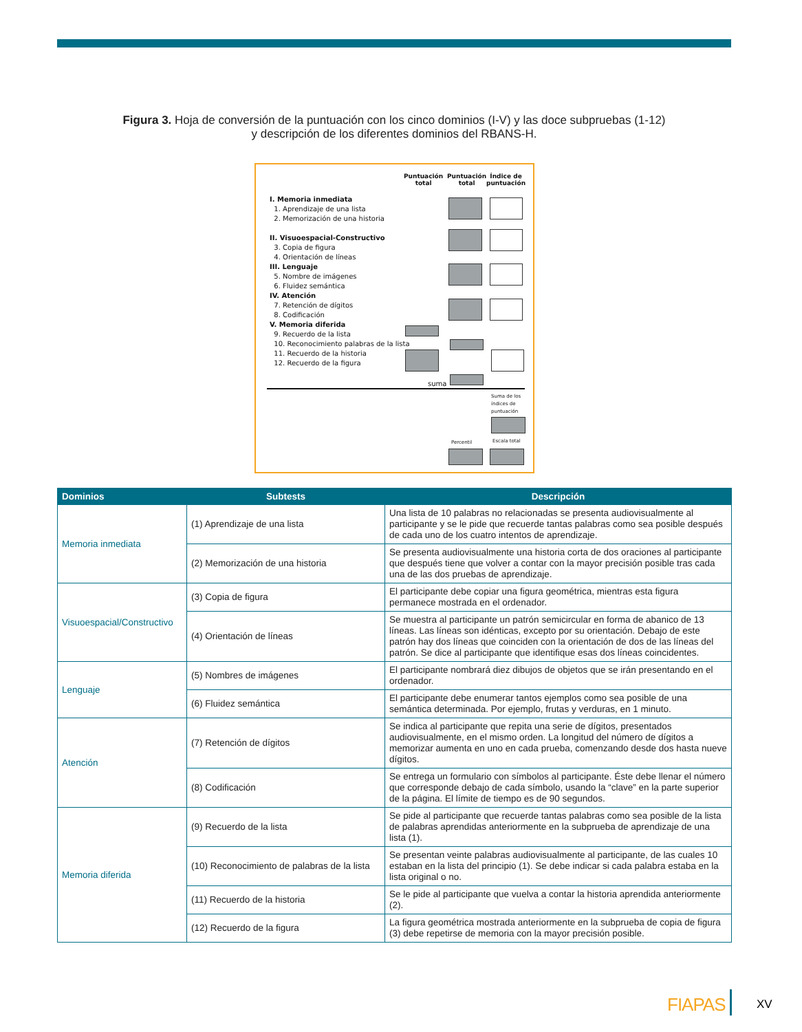Figura 3. Hoja de conversión de la puntuación con los cinco dominios (I-V) y las doce subpruebas (1-12)
y descripción de los diferentes dominios del RBANS-H.
Puntuación
total
Puntuación
total
Índice de
puntuación
I. Memoria inmediata
1. Aprendizaje de una lista
2. Memorización de una historia
II. Visuoespacial-Constructivo
3. Copia de figura
4. Orientación de líneas
III. Lenguaje
5. Nombre de imágenes
6. Fluidez semántica
IV. Atención
7. Retención de dígitos
8. Codificación
V. Memoria diferida
9. Recuerdo de la lista
10. Reconocimiento palabras de la lista
11. Recuerdo de la historia
12. Recuerdo de la figura
suma
Suma de los
índices de
puntuación
Percentil Escala total
| Dominios | Subtests | Descripción |
| --- | --- | --- |
| Memoria inmediata | (1) Aprendizaje de una lista | Una lista de 10 palabras no relacionadas se presenta audiovisualmente al participante y se le pide que recuerde tantas palabras como sea posible después de cada uno de los cuatro intentos de aprendizaje. |
| | (2) Memorización de una historia | Se presenta audiovisualmente una historia corta de dos oraciones al participante que después tiene que volver a contar con la mayor precisión posible tras cada una de las dos pruebas de aprendizaje. |
| Visuoespacial/Constructivo | (3) Copia de figura | El participante debe copiar una figura geométrica, mientras esta figura permanece mostrada en el ordenador. |
| | (4) Orientación de líneas | Se muestra al participante un patrón semicircular en forma de abanico de 13 líneas. Las líneas son idénticas, excepto por su orientación. Debajo de este patrón hay dos líneas que coinciden con la orientación de dos de las líneas del patrón. Se dice al participante que identifique esas dos líneas coincidentes. |
| Lenguaje | (5) Nombres de imágenes | El participante nombrará diez dibujos de objetos que se irán presentando en el ordenador. |
| | (6) Fluidez semántica | El participante debe enumerar tantos ejemplos como sea posible de una semántica determinada. Por ejemplo, frutas y verduras, en 1 minuto. |
| Atención | (7) Retención de dígitos | Se indica al participante que repita una serie de dígitos, presentados audiovisualmente, en el mismo orden. La longitud del número de dígitos a memorizar aumenta en uno en cada prueba, comenzando desde dos hasta nueve dígitos. |
| | (8) Codificación | Se entrega un formulario con símbolos al participante. Éste debe llenar el número que corresponde debajo de cada símbolo, usando la “clave” en la parte superior de la página. El límite de tiempo es de 90 segundos. |
| Memoria diferida | (9) Recuerdo de la lista | Se pide al participante que recuerde tantas palabras como sea posible de la lista de palabras aprendidas anteriormente en la subprueba de aprendizaje de una lista (1). |
| | (10) Reconocimiento de palabras de la lista | Se presentan veinte palabras audiovisualmente al participante, de las cuales 10 estaban en la lista del principio (1). Se debe indicar si cada palabra estaba en la lista original o no. |
| | (11) Recuerdo de la historia | Se le pide al participante que vuelva a contar la historia aprendida anteriormente (2). |
| | (12) Recuerdo de la figura | La figura geométrica mostrada anteriormente en la subprueba de copia de figura (3) debe repetirse de memoria con la mayor precisión posible. |
FIAPAS XV